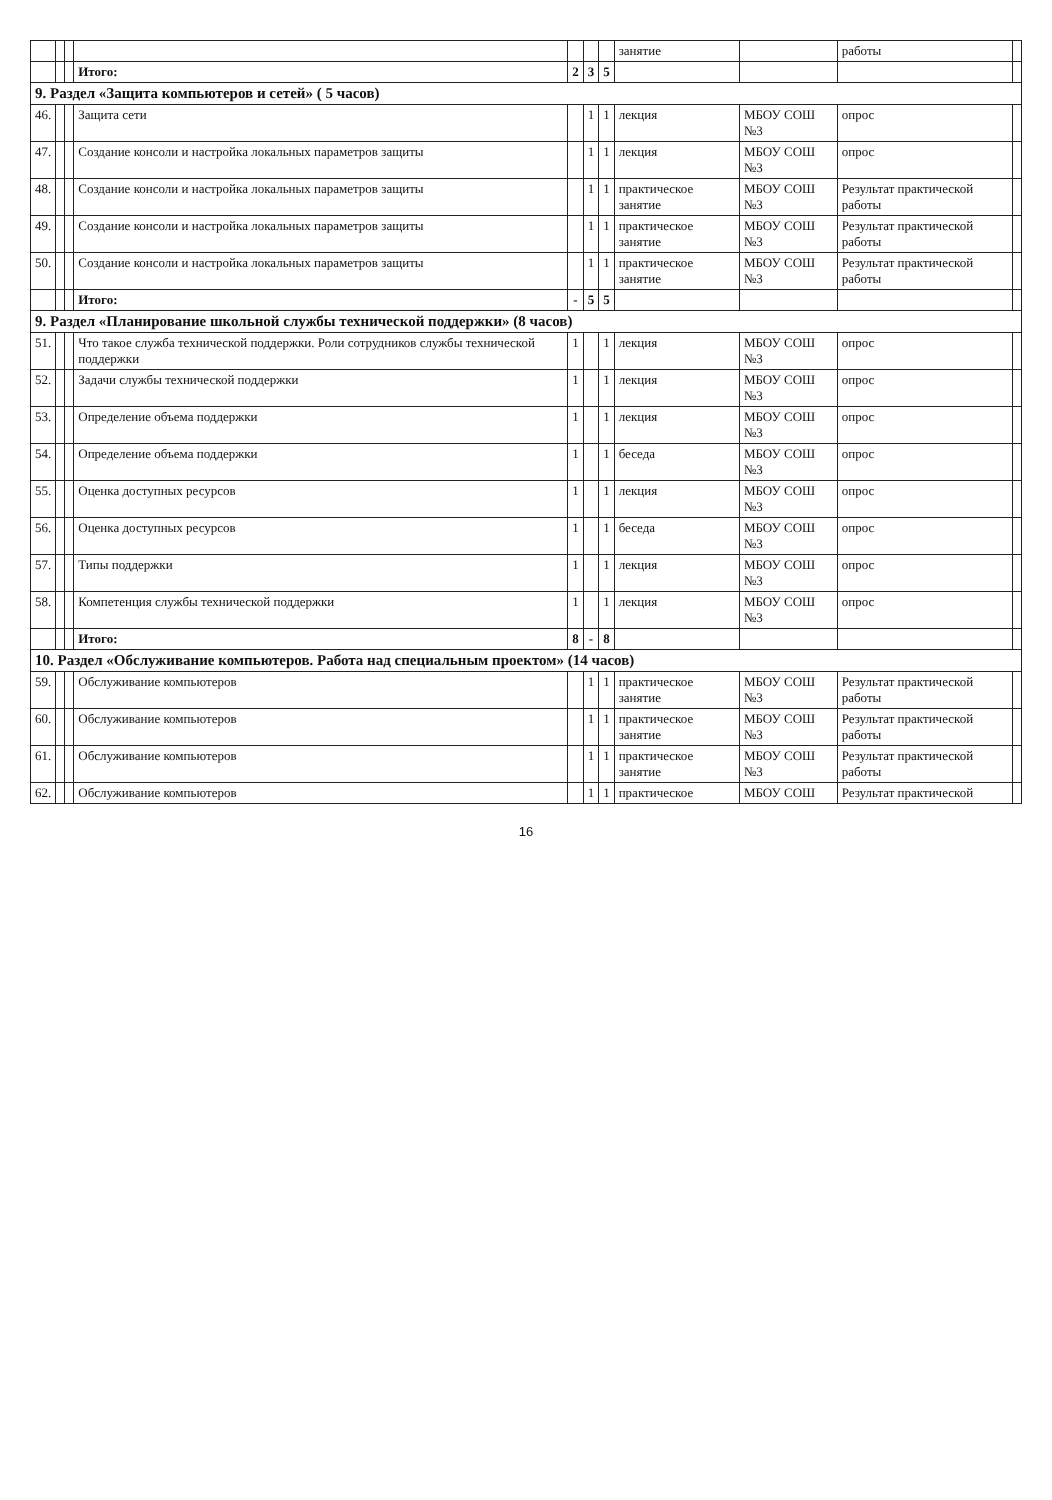| | | | | | | | занятие | | работы | |
| | | | Итого: | 2 | 3 | 5 | | | | |
| 9. Раздел «Защита компьютеров и сетей» ( 5 часов) | | | | | | | | | | |
| 46. | | | Защита сети | | 1 | 1 | лекция | МБОУ СОШ №3 | опрос | |
| 47. | | | Создание консоли и настройка локальных параметров защиты | | 1 | 1 | лекция | МБОУ СОШ №3 | опрос | |
| 48. | | | Создание консоли и настройка локальных параметров защиты | | 1 | 1 | практическое занятие | МБОУ СОШ №3 | Результат практической работы | |
| 49. | | | Создание консоли и настройка локальных параметров защиты | | 1 | 1 | практическое занятие | МБОУ СОШ №3 | Результат практической работы | |
| 50. | | | Создание консоли и настройка локальных параметров защиты | | 1 | 1 | практическое занятие | МБОУ СОШ №3 | Результат практической работы | |
| | | | Итого: | - | 5 | 5 | | | | |
| 9. Раздел «Планирование школьной службы технической поддержки» (8 часов) | | | | | | | | | | |
| 51. | | | Что такое служба технической поддержки. Роли сотрудников службы технической поддержки | 1 | | 1 | лекция | МБОУ СОШ №3 | опрос | |
| 52. | | | Задачи службы технической поддержки | 1 | | 1 | лекция | МБОУ СОШ №3 | опрос | |
| 53. | | | Определение объема поддержки | 1 | | 1 | лекция | МБОУ СОШ №3 | опрос | |
| 54. | | | Определение объема поддержки | 1 | | 1 | беседа | МБОУ СОШ №3 | опрос | |
| 55. | | | Оценка доступных ресурсов | 1 | | 1 | лекция | МБОУ СОШ №3 | опрос | |
| 56. | | | Оценка доступных ресурсов | 1 | | 1 | беседа | МБОУ СОШ №3 | опрос | |
| 57. | | | Типы поддержки | 1 | | 1 | лекция | МБОУ СОШ №3 | опрос | |
| 58. | | | Компетенция службы технической поддержки | 1 | | 1 | лекция | МБОУ СОШ №3 | опрос | |
| | | | Итого: | 8 | - | 8 | | | | |
| 10. Раздел «Обслуживание компьютеров. Работа над специальным проектом» (14 часов) | | | | | | | | | | |
| 59. | | | Обслуживание компьютеров | | 1 | 1 | практическое занятие | МБОУ СОШ №3 | Результат практической работы | |
| 60. | | | Обслуживание компьютеров | | 1 | 1 | практическое занятие | МБОУ СОШ №3 | Результат практической работы | |
| 61. | | | Обслуживание компьютеров | | 1 | 1 | практическое занятие | МБОУ СОШ №3 | Результат практической работы | |
| 62. | | | Обслуживание компьютеров | | 1 | 1 | практическое | МБОУ СОШ | Результат практической | |
16